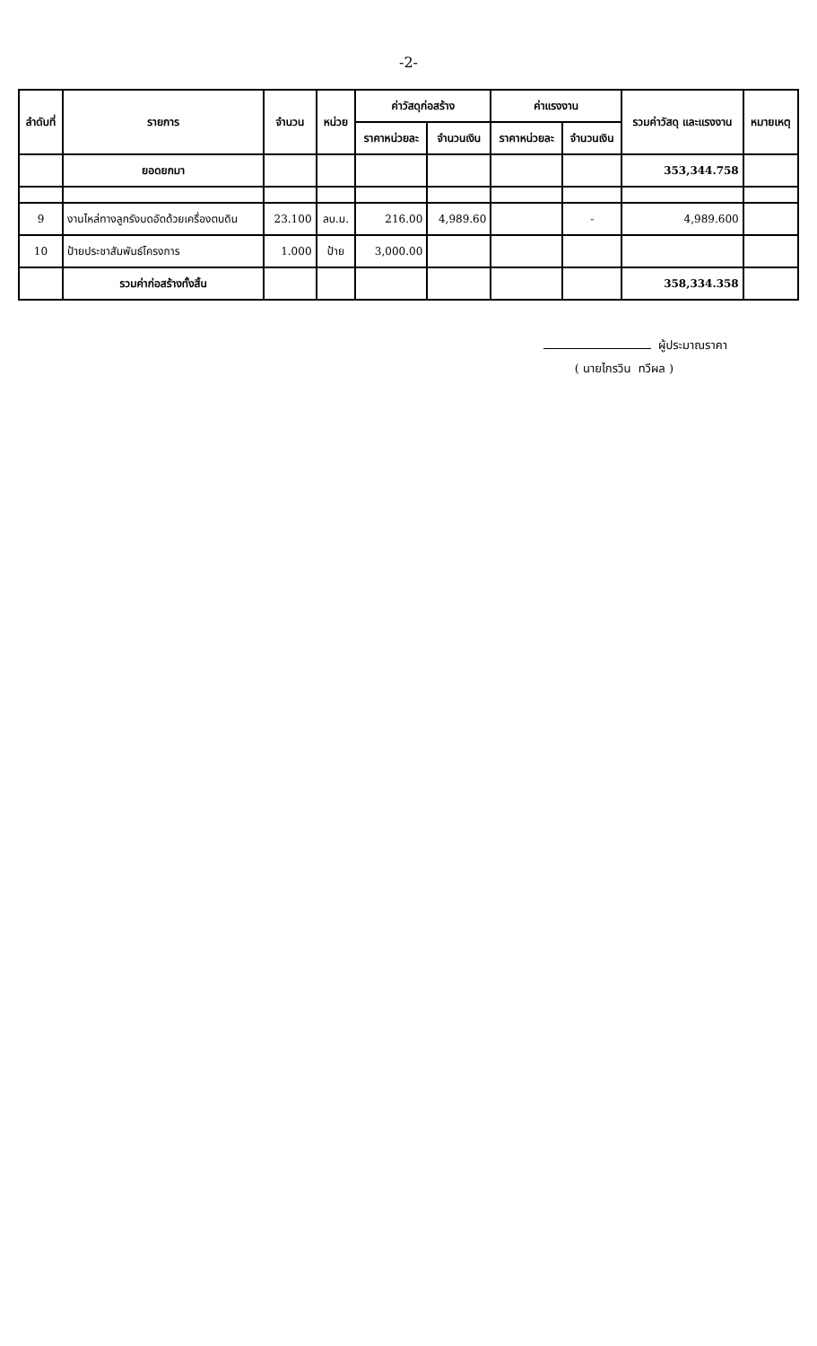-2-
| ลำดับที่ | รายการ | จำนวน | หน่วย | ค่าวัสดุก่อสร้าง | | ค่าแรงงาน | | รวมค่าวัสดุ และแรงงาน | หมายเหตุ |
| --- | --- | --- | --- | --- | --- | --- | --- | --- | --- |
| | | | | ราคาหน่วยละ | จำนวนเงิน | ราคาหน่วยละ | จำนวนเงิน | | |
| | ยอดยกมา | | | | | | | 353,344.758 | |
| 9 | งานไหล่ทางลูกรังบดอัดด้วยเครื่องตบดิน | 23.100 | ลบ.ม. | 216.00 | 4,989.60 | | - | 4,989.600 | |
| 10 | ป้ายประชาสัมพันธ์โครงการ | 1.000 | ป้าย | 3,000.00 | | | | | |
| | รวมค่าก่อสร้างทั้งสิ้น | | | | | | | 358,334.358 | |
ผู้ประมาณราคา
( นายไกรวิน ทวีผล )